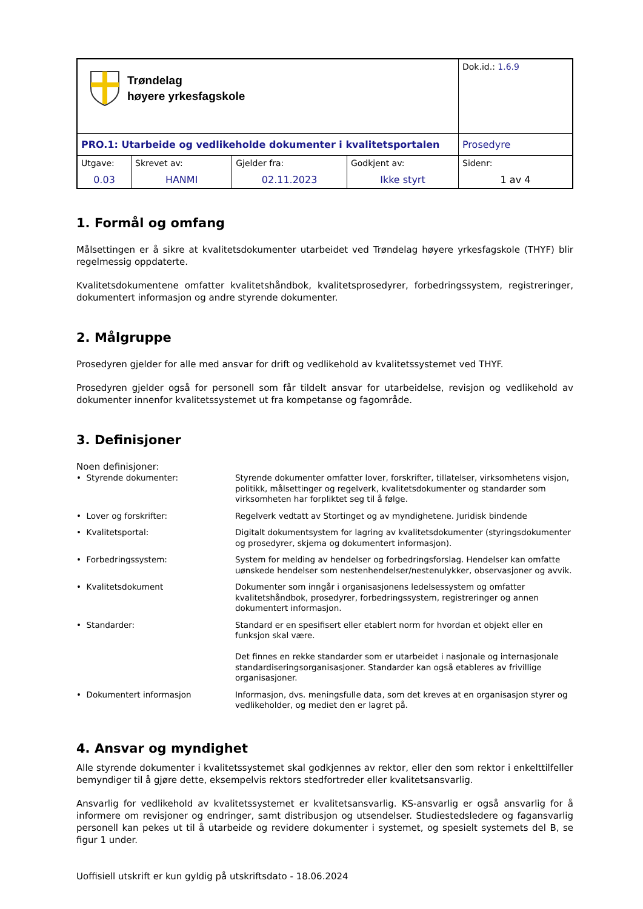| Trøndelag høyere yrkesfagskole | | | | Dok.id.: 1.6.9 |
| PRO.1: Utarbeide og vedlikeholde dokumenter i kvalitetsportalen | | | | Prosedyre |
| Utgave: 0.03 | Skrevet av: HANMI | Gjelder fra: 02.11.2023 | Godkjent av: Ikke styrt | Sidenr: 1 av 4 |
1. Formål og omfang
Målsettingen er å sikre at kvalitetsdokumenter utarbeidet ved Trøndelag høyere yrkesfagskole (THYF) blir regelmessig oppdaterte.
Kvalitetsdokumentene omfatter kvalitetshåndbok, kvalitetsprosedyrer, forbedringssystem, registreringer, dokumentert informasjon og andre styrende dokumenter.
2. Målgruppe
Prosedyren gjelder for alle med ansvar for drift og vedlikehold av kvalitetssystemet ved THYF.
Prosedyren gjelder også for personell som får tildelt ansvar for utarbeidelse, revisjon og vedlikehold av dokumenter innenfor kvalitetssystemet ut fra kompetanse og fagområde.
3. Definisjoner
Noen definisjoner:
| • Styrende dokumenter: | Styrende dokumenter omfatter lover, forskrifter, tillatelser, virksomhetens visjon, politikk, målsettinger og regelverk, kvalitetsdokumenter og standarder som virksomheten har forpliktet seg til å følge. |
| • Lover og forskrifter: | Regelverk vedtatt av Stortinget og av myndighetene. Juridisk bindende |
| • Kvalitetsportal: | Digitalt dokumentsystem for lagring av kvalitetsdokumenter (styringsdokumenter og prosedyrer, skjema og dokumentert informasjon). |
| • Forbedringssystem: | System for melding av hendelser og forbedringsforslag. Hendelser kan omfatte uønskede hendelser som nestenhendelser/nestenulykker, observasjoner og avvik. |
| • Kvalitetsdokument | Dokumenter som inngår i organisasjonens ledelsessystem og omfatter kvalitetshåndbok, prosedyrer, forbedringssystem, registreringer og annen dokumentert informasjon. |
| • Standarder: | Standard er en spesifisert eller etablert norm for hvordan et objekt eller en funksjon skal være. Det finnes en rekke standarder som er utarbeidet i nasjonale og internasjonale standardiseringsorganisasjoner. Standarder kan også etableres av frivillige organisasjoner. |
| • Dokumentert informasjon | Informasjon, dvs. meningsfulle data, som det kreves at en organisasjon styrer og vedlikeholder, og mediet den er lagret på. |
4. Ansvar og myndighet
Alle styrende dokumenter i kvalitetssystemet skal godkjennes av rektor, eller den som rektor i enkelttilfeller bemyndiger til å gjøre dette, eksempelvis rektors stedfortreder eller kvalitetsansvarlig.
Ansvarlig for vedlikehold av kvalitetssystemet er kvalitetsansvarlig. KS-ansvarlig er også ansvarlig for å informere om revisjoner og endringer, samt distribusjon og utsendelser. Studiestedsledere og fagansvarlig personell kan pekes ut til å utarbeide og revidere dokumenter i systemet, og spesielt systemets del B, se figur 1 under.
Uoffisiell utskrift er kun gyldig på utskriftsdato - 18.06.2024